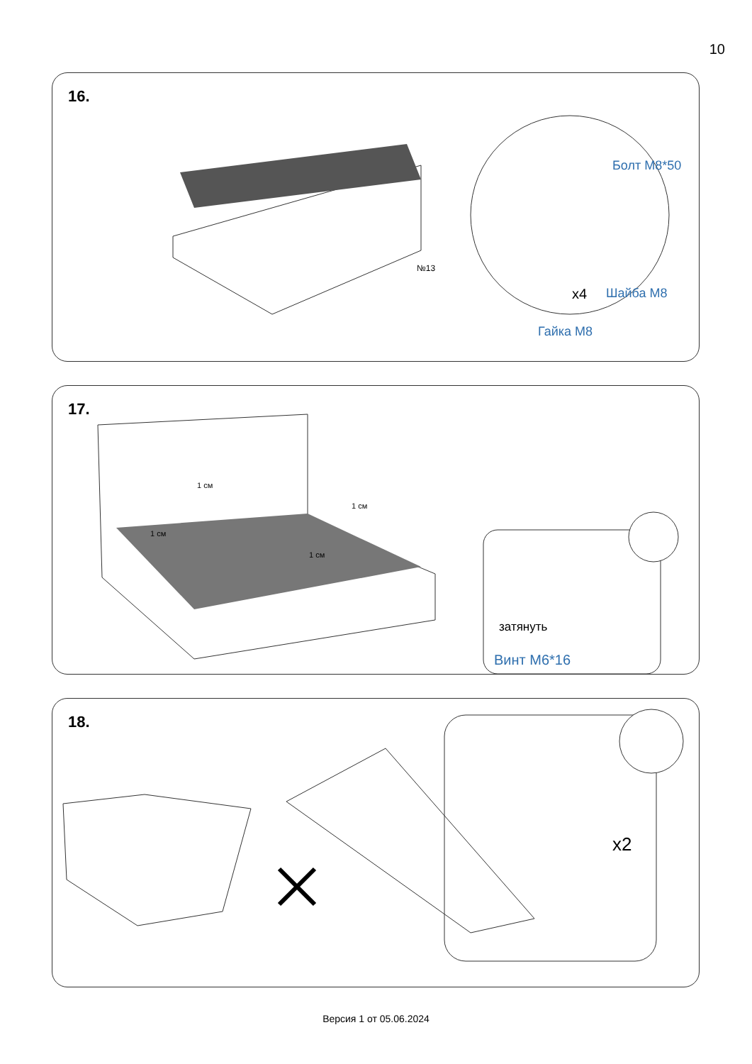10
16.
Болт М8*50
х4 Шайба М8
Гайка М8
№13
17.
1 см
1 см
1 см
1 см
затянуть
Винт М6*16
18.
х2
Версия 1 от 05.06.2024